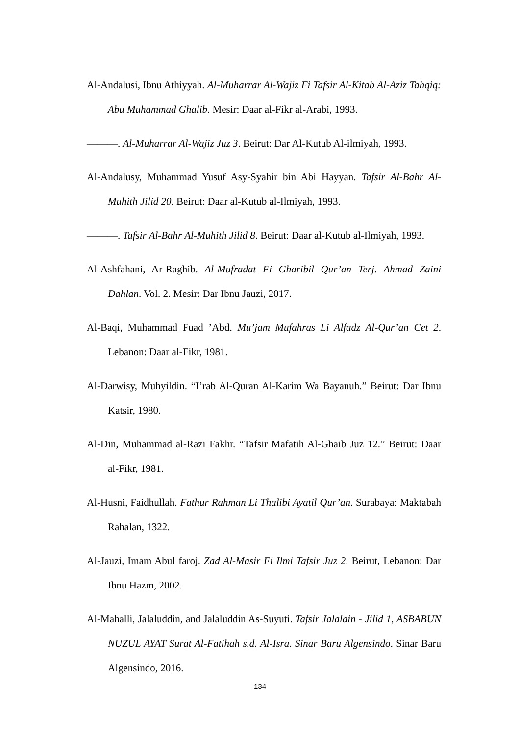Al-Andalusi, Ibnu Athiyyah. Al-Muharrar Al-Wajiz Fi Tafsir Al-Kitab Al-Aziz Tahqiq: Abu Muhammad Ghalib. Mesir: Daar al-Fikr al-Arabi, 1993.
———. Al-Muharrar Al-Wajiz Juz 3. Beirut: Dar Al-Kutub Al-ilmiyah, 1993.
Al-Andalusy, Muhammad Yusuf Asy-Syahir bin Abi Hayyan. Tafsir Al-Bahr Al-Muhith Jilid 20. Beirut: Daar al-Kutub al-Ilmiyah, 1993.
———. Tafsir Al-Bahr Al-Muhith Jilid 8. Beirut: Daar al-Kutub al-Ilmiyah, 1993.
Al-Ashfahani, Ar-Raghib. Al-Mufradat Fi Gharibil Qur’an Terj. Ahmad Zaini Dahlan. Vol. 2. Mesir: Dar Ibnu Jauzi, 2017.
Al-Baqi, Muhammad Fuad ’Abd. Mu’jam Mufahras Li Alfadz Al-Qur’an Cet 2. Lebanon: Daar al-Fikr, 1981.
Al-Darwisy, Muhyildin. “I’rab Al-Quran Al-Karim Wa Bayanuh.” Beirut: Dar Ibnu Katsir, 1980.
Al-Din, Muhammad al-Razi Fakhr. “Tafsir Mafatih Al-Ghaib Juz 12.” Beirut: Daar al-Fikr, 1981.
Al-Husni, Faidhullah. Fathur Rahman Li Thalibi Ayatil Qur’an. Surabaya: Maktabah Rahalan, 1322.
Al-Jauzi, Imam Abul faroj. Zad Al-Masir Fi Ilmi Tafsir Juz 2. Beirut, Lebanon: Dar Ibnu Hazm, 2002.
Al-Mahalli, Jalaluddin, and Jalaluddin As-Suyuti. Tafsir Jalalain - Jilid 1, ASBABUN NUZUL AYAT Surat Al-Fatihah s.d. Al-Isra. Sinar Baru Algensindo. Sinar Baru Algensindo, 2016.
134